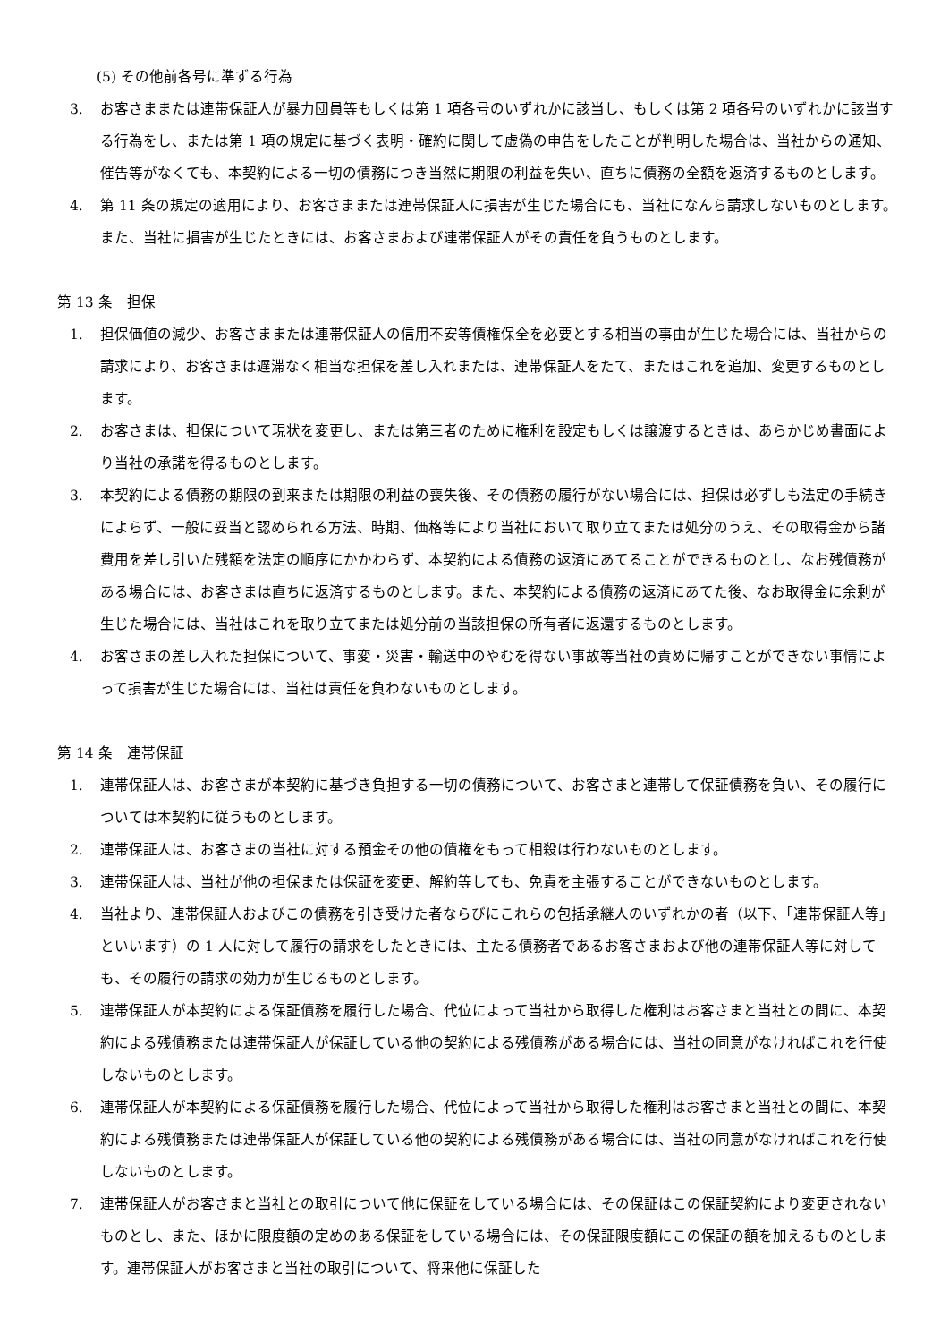(5) その他前各号に準ずる行為
3. お客さままたは連帯保証人が暴力団員等もしくは第 1 項各号のいずれかに該当し、もしくは第 2 項各号のいずれかに該当する行為をし、または第 1 項の規定に基づく表明・確約に関して虚偽の申告をしたことが判明した場合は、当社からの通知、催告等がなくても、本契約による一切の債務につき当然に期限の利益を失い、直ちに債務の全額を返済するものとします。
4. 第 11 条の規定の適用により、お客さままたは連帯保証人に損害が生じた場合にも、当社になんら請求しないものとします。また、当社に損害が生じたときには、お客さまおよび連帯保証人がその責任を負うものとします。
第 13 条　担保
1. 担保価値の減少、お客さままたは連帯保証人の信用不安等債権保全を必要とする相当の事由が生じた場合には、当社からの請求により、お客さまは遅滞なく相当な担保を差し入れまたは、連帯保証人をたて、またはこれを追加、変更するものとします。
2. お客さまは、担保について現状を変更し、または第三者のために権利を設定もしくは譲渡するときは、あらかじめ書面により当社の承諾を得るものとします。
3. 本契約による債務の期限の到来または期限の利益の喪失後、その債務の履行がない場合には、担保は必ずしも法定の手続きによらず、一般に妥当と認められる方法、時期、価格等により当社において取り立てまたは処分のうえ、その取得金から諸費用を差し引いた残額を法定の順序にかかわらず、本契約による債務の返済にあてることができるものとし、なお残債務がある場合には、お客さまは直ちに返済するものとします。また、本契約による債務の返済にあてた後、なお取得金に余剰が生じた場合には、当社はこれを取り立てまたは処分前の当該担保の所有者に返還するものとします。
4. お客さまの差し入れた担保について、事変・災害・輸送中のやむを得ない事故等当社の責めに帰すことができない事情によって損害が生じた場合には、当社は責任を負わないものとします。
第 14 条　連帯保証
1. 連帯保証人は、お客さまが本契約に基づき負担する一切の債務について、お客さまと連帯して保証債務を負い、その履行については本契約に従うものとします。
2. 連帯保証人は、お客さまの当社に対する預金その他の債権をもって相殺は行わないものとします。
3. 連帯保証人は、当社が他の担保または保証を変更、解約等しても、免責を主張することができないものとします。
4. 当社より、連帯保証人およびこの債務を引き受けた者ならびにこれらの包括承継人のいずれかの者（以下、「連帯保証人等」といいます）の 1 人に対して履行の請求をしたときには、主たる債務者であるお客さまおよび他の連帯保証人等に対しても、その履行の請求の効力が生じるものとします。
5. 連帯保証人が本契約による保証債務を履行した場合、代位によって当社から取得した権利はお客さまと当社との間に、本契約による残債務または連帯保証人が保証している他の契約による残債務がある場合には、当社の同意がなければこれを行使しないものとします。
6. 連帯保証人が本契約による保証債務を履行した場合、代位によって当社から取得した権利はお客さまと当社との間に、本契約による残債務または連帯保証人が保証している他の契約による残債務がある場合には、当社の同意がなければこれを行使しないものとします。
7. 連帯保証人がお客さまと当社との取引について他に保証をしている場合には、その保証はこの保証契約により変更されないものとし、また、ほかに限度額の定めのある保証をしている場合には、その保証限度額にこの保証の額を加えるものとします。連帯保証人がお客さまと当社の取引について、将来他に保証した